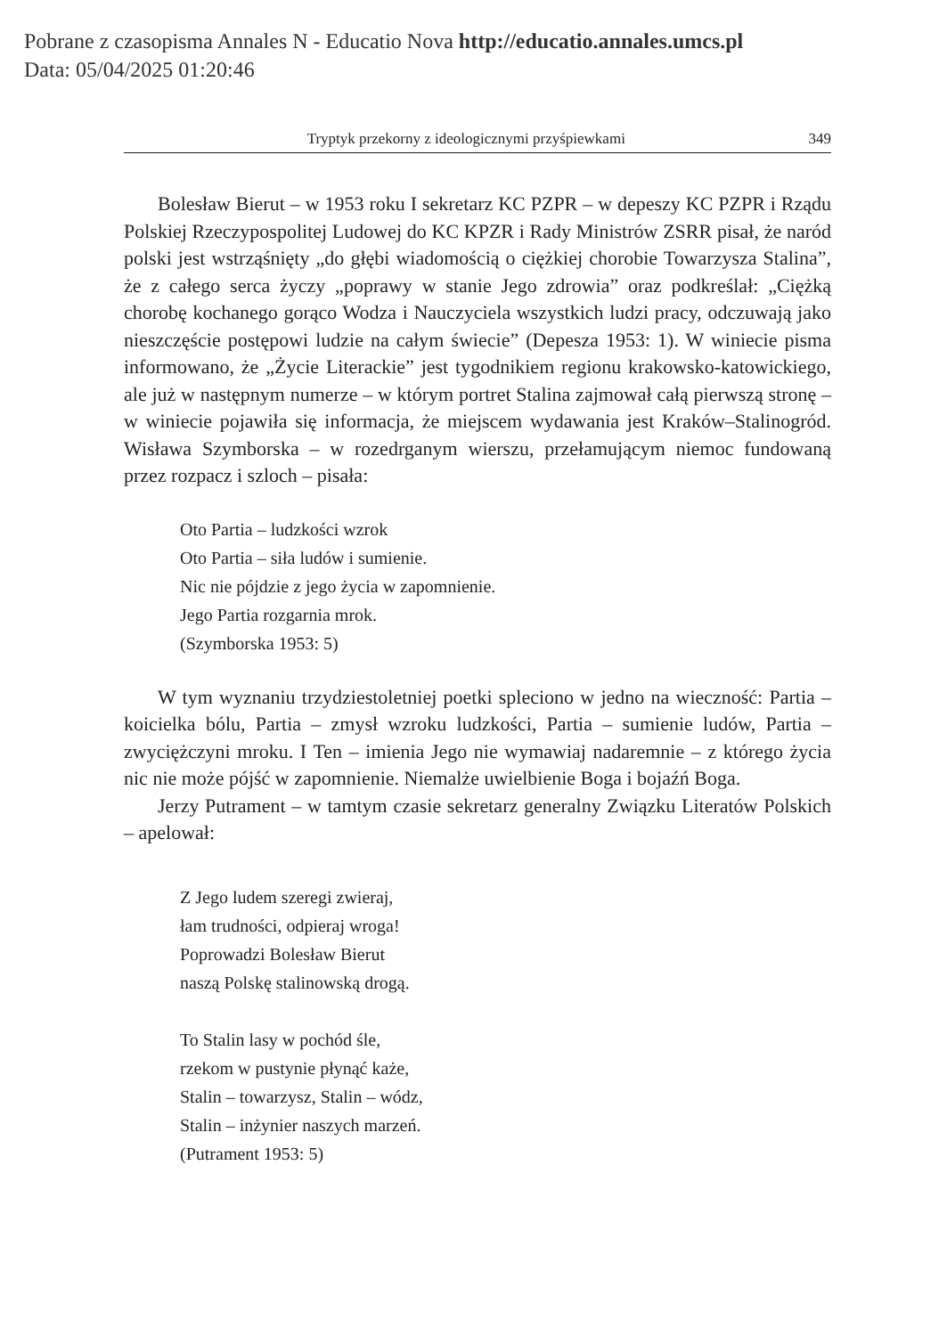Pobrane z czasopisma Annales N - Educatio Nova http://educatio.annales.umcs.pl
Data: 05/04/2025 01:20:46
Tryptyk przekorny z ideologicznymi przyśpiewkami 349
Bolesław Bierut – w 1953 roku I sekretarz KC PZPR – w depeszy KC PZPR i Rządu Polskiej Rzeczypospolitej Ludowej do KC KPZR i Rady Ministrów ZSRR pisał, że naród polski jest wstrząśnięty „do głębi wiadomością o ciężkiej chorobie Towarzysza Stalina”, że z całego serca życzy „poprawy w stanie Jego zdrowia” oraz podkreślał: „Ciężką chorobę kochanego gorąco Wodza i Nauczyciela wszystkich ludzi pracy, odczuwają jako nieszczęście postępowi ludzie na całym świecie” (Depesza 1953: 1). W winiecie pisma informowano, że „Życie Literackie” jest tygodnikiem regionu krakowsko-katowickiego, ale już w następnym numerze – w którym portret Stalina zajmował całą pierwszą stronę – w winiecie pojawiła się informacja, że miejscem wydawania jest Kraków–Stalinogród. Wisława Szymborska – w rozedrganym wierszu, przełamującym niemoc fundowaną przez rozpacz i szloch – pisała:
Oto Partia – ludzkości wzrok
Oto Partia – siła ludów i sumienie.
Nic nie pójdzie z jego życia w zapomnienie.
Jego Partia rozgarnia mrok.
(Szymborska 1953: 5)
W tym wyznaniu trzydziestoletniej poetki spleciono w jedno na wieczność: Partia – koicielka bólu, Partia – zmysł wzroku ludzkości, Partia – sumienie ludów, Partia – zwyciężczyni mroku. I Ten – imienia Jego nie wymawiaj nadaremnie – z którego życia nic nie może pójść w zapomnienie. Niemalże uwielbienie Boga i bojaźń Boga.
Jerzy Putrament – w tamtym czasie sekretarz generalny Związku Literatów Polskich – apelował:
Z Jego ludem szeregi zwieraj,
łam trudności, odpieraj wroga!
Poprowadzi Bolesław Bierut
naszą Polskę stalinowską drogą.
To Stalin lasy w pochód śle,
rzekom w pustynie płynąć każe,
Stalin – towarzysz, Stalin – wódz,
Stalin – inżynier naszych marzeń.
(Putrament 1953: 5)